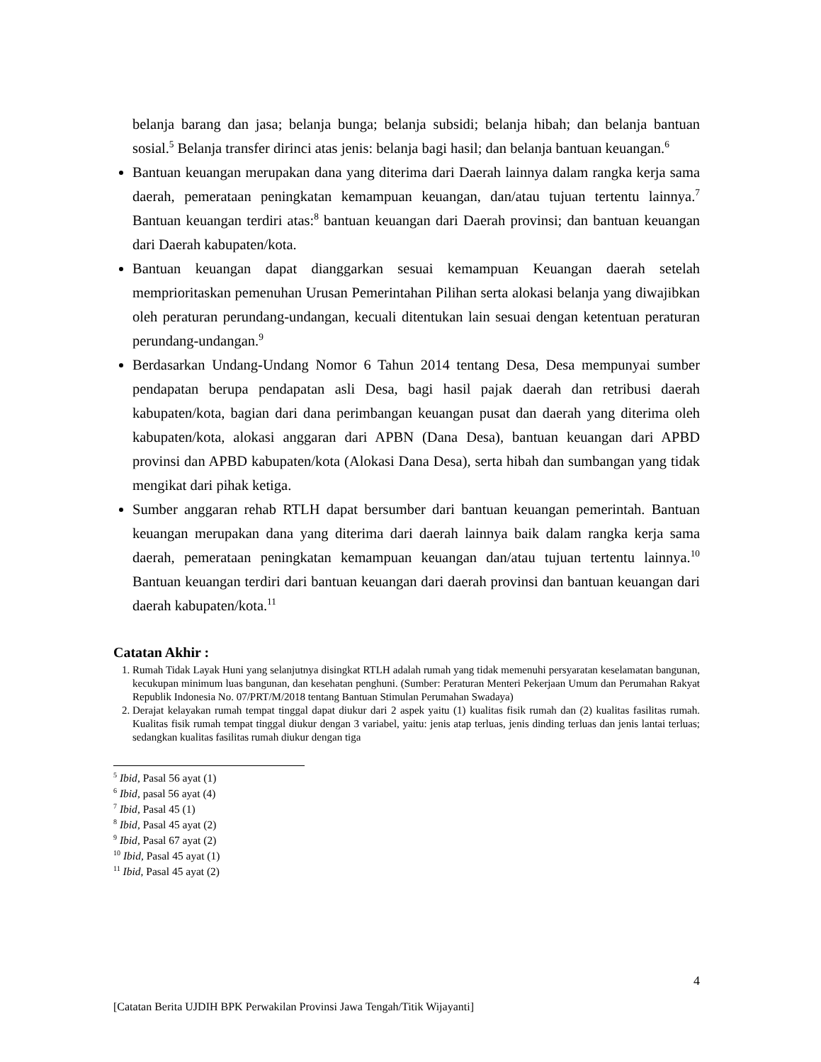belanja barang dan jasa; belanja bunga; belanja subsidi; belanja hibah; dan belanja bantuan sosial.<sup>5</sup> Belanja transfer dirinci atas jenis: belanja bagi hasil; dan belanja bantuan keuangan.<sup>6</sup>
Bantuan keuangan merupakan dana yang diterima dari Daerah lainnya dalam rangka kerja sama daerah, pemerataan peningkatan kemampuan keuangan, dan/atau tujuan tertentu lainnya.<sup>7</sup> Bantuan keuangan terdiri atas:<sup>8</sup> bantuan keuangan dari Daerah provinsi; dan bantuan keuangan dari Daerah kabupaten/kota.
Bantuan keuangan dapat dianggarkan sesuai kemampuan Keuangan daerah setelah memprioritaskan pemenuhan Urusan Pemerintahan Pilihan serta alokasi belanja yang diwajibkan oleh peraturan perundang-undangan, kecuali ditentukan lain sesuai dengan ketentuan peraturan perundang-undangan.<sup>9</sup>
Berdasarkan Undang-Undang Nomor 6 Tahun 2014 tentang Desa, Desa mempunyai sumber pendapatan berupa pendapatan asli Desa, bagi hasil pajak daerah dan retribusi daerah kabupaten/kota, bagian dari dana perimbangan keuangan pusat dan daerah yang diterima oleh kabupaten/kota, alokasi anggaran dari APBN (Dana Desa), bantuan keuangan dari APBD provinsi dan APBD kabupaten/kota (Alokasi Dana Desa), serta hibah dan sumbangan yang tidak mengikat dari pihak ketiga.
Sumber anggaran rehab RTLH dapat bersumber dari bantuan keuangan pemerintah. Bantuan keuangan merupakan dana yang diterima dari daerah lainnya baik dalam rangka kerja sama daerah, pemerataan peningkatan kemampuan keuangan dan/atau tujuan tertentu lainnya.<sup>10</sup> Bantuan keuangan terdiri dari bantuan keuangan dari daerah provinsi dan bantuan keuangan dari daerah kabupaten/kota.<sup>11</sup>
Catatan Akhir :
1. Rumah Tidak Layak Huni yang selanjutnya disingkat RTLH adalah rumah yang tidak memenuhi persyaratan keselamatan bangunan, kecukupan minimum luas bangunan, dan kesehatan penghuni. (Sumber: Peraturan Menteri Pekerjaan Umum dan Perumahan Rakyat Republik Indonesia No. 07/PRT/M/2018 tentang Bantuan Stimulan Perumahan Swadaya)
2. Derajat kelayakan rumah tempat tinggal dapat diukur dari 2 aspek yaitu (1) kualitas fisik rumah dan (2) kualitas fasilitas rumah. Kualitas fisik rumah tempat tinggal diukur dengan 3 variabel, yaitu: jenis atap terluas, jenis dinding terluas dan jenis lantai terluas; sedangkan kualitas fasilitas rumah diukur dengan tiga
<sup>5</sup> Ibid, Pasal 56 ayat (1)
<sup>6</sup> Ibid, pasal 56 ayat (4)
<sup>7</sup> Ibid, Pasal 45 (1)
<sup>8</sup> Ibid, Pasal 45 ayat (2)
<sup>9</sup> Ibid, Pasal 67 ayat (2)
<sup>10</sup> Ibid, Pasal 45 ayat (1)
<sup>11</sup> Ibid, Pasal 45 ayat (2)
4
[Catatan Berita UJDIH BPK Perwakilan Provinsi Jawa Tengah/Titik Wijayanti]